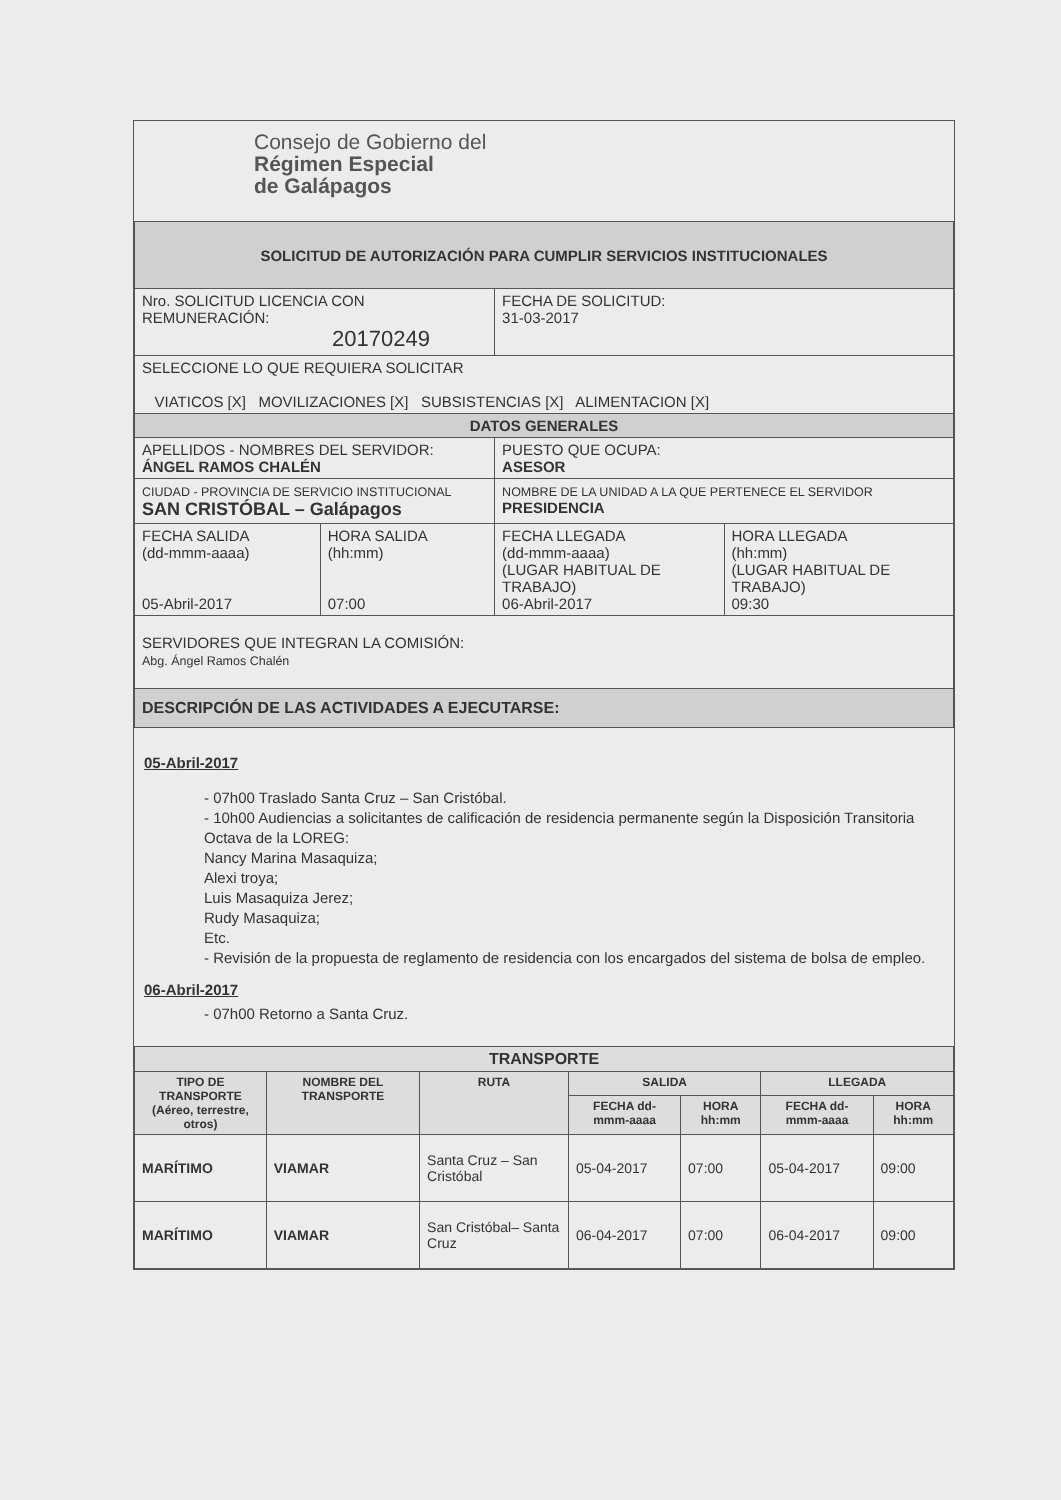Consejo de Gobierno del
Régimen Especial
de Galápagos
| SOLICITUD DE AUTORIZACIÓN PARA CUMPLIR SERVICIOS INSTITUCIONALES | | | |
| Nro. SOLICITUD LICENCIA CON REMUNERACIÓN: 20170249 | | FECHA DE SOLICITUD: 31-03-2017 | |
| SELECCIONE LO QUE REQUIERA SOLICITAR VIATICOS [X] MOVILIZACIONES [X] SUBSISTENCIAS [X] ALIMENTACION [X] | | | |
| DATOS GENERALES | | | |
| APELLIDOS - NOMBRES DEL SERVIDOR: ÁNGEL RAMOS CHALÉN | | PUESTO QUE OCUPA: ASESOR | |
| CIUDAD - PROVINCIA DE SERVICIO INSTITUCIONAL SAN CRISTÓBAL – Galápagos | | NOMBRE DE LA UNIDAD A LA QUE PERTENECE EL SERVIDOR PRESIDENCIA | |
| FECHA SALIDA (dd-mmm-aaaa) 05-Abril-2017 | HORA SALIDA (hh:mm) 07:00 | FECHA LLEGADA (dd-mmm-aaaa) (LUGAR HABITUAL DE TRABAJO) 06-Abril-2017 | HORA LLEGADA (hh:mm) (LUGAR HABITUAL DE TRABAJO) 09:30 |
| SERVIDORES QUE INTEGRAN LA COMISIÓN: Abg. Ángel Ramos Chalén | | | |
| DESCRIPCIÓN DE LAS ACTIVIDADES A EJECUTARSE: | | | |
05-Abril-2017
- 07h00 Traslado Santa Cruz – San Cristóbal.
- 10h00 Audiencias a solicitantes de calificación de residencia permanente según la Disposición Transitoria Octava de la LOREG:
Nancy Marina Masaquiza;
Alexi troya;
Luis Masaquiza Jerez;
Rudy Masaquiza;
Etc.
- Revisión de la propuesta de reglamento de residencia con los encargados del sistema de bolsa de empleo.
06-Abril-2017
- 07h00 Retorno a Santa Cruz.
| TRANSPORTE | | | | | | |
| --- | --- | --- | --- | --- | --- | --- |
| TIPO DE TRANSPORTE (Aéreo, terrestre, otros) | NOMBRE DEL TRANSPORTE | RUTA | SALIDA | | LLEGADA | |
| | | | FECHA dd-mmm-aaaa | HORA hh:mm | FECHA dd-mmm-aaaa | HORA hh:mm |
| MARÍTIMO | VIAMAR | Santa Cruz – San Cristóbal | 05-04-2017 | 07:00 | 05-04-2017 | 09:00 |
| MARÍTIMO | VIAMAR | San Cristóbal– Santa Cruz | 06-04-2017 | 07:00 | 06-04-2017 | 09:00 |